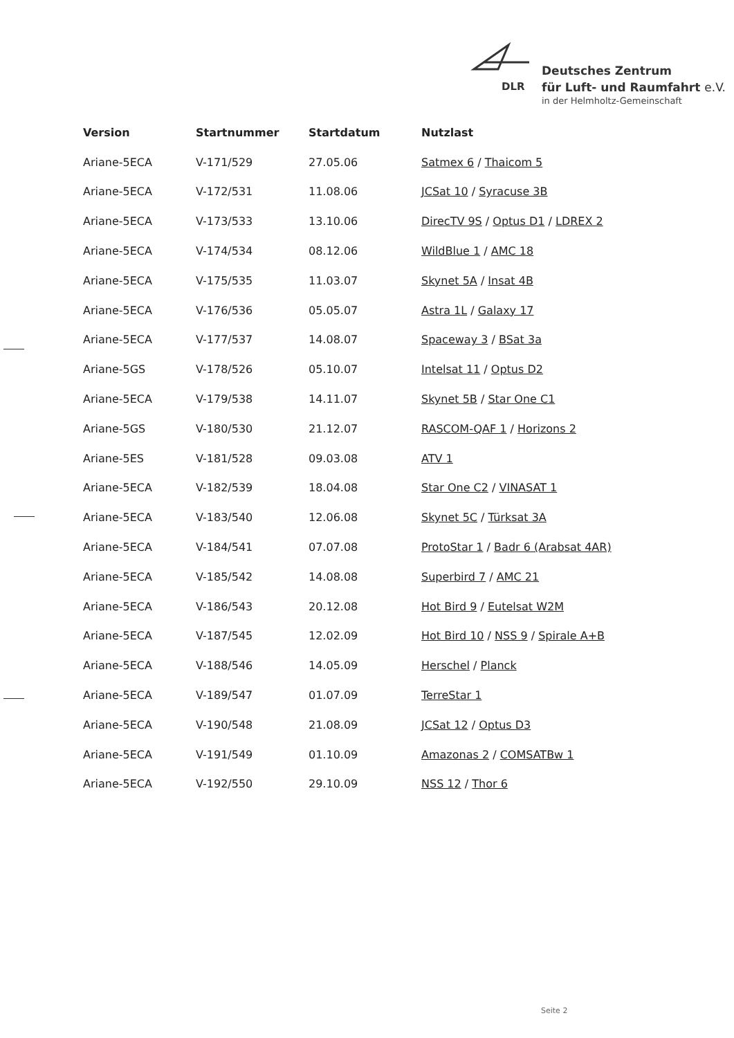DLR
Deutsches Zentrum
für Luft- und Raumfahrt e.V.
in der Helmholtz-Gemeinschaft
| Version | Startnummer | Startdatum | Nutzlast |
| --- | --- | --- | --- |
| Ariane-5ECA | V-171/529 | 27.05.06 | Satmex 6 / Thaicom 5 |
| Ariane-5ECA | V-172/531 | 11.08.06 | JCSat 10 / Syracuse 3B |
| Ariane-5ECA | V-173/533 | 13.10.06 | DirecTV 9S / Optus D1 / LDREX 2 |
| Ariane-5ECA | V-174/534 | 08.12.06 | WildBlue 1 / AMC 18 |
| Ariane-5ECA | V-175/535 | 11.03.07 | Skynet 5A / Insat 4B |
| Ariane-5ECA | V-176/536 | 05.05.07 | Astra 1L / Galaxy 17 |
| Ariane-5ECA | V-177/537 | 14.08.07 | Spaceway 3 / BSat 3a |
| Ariane-5GS | V-178/526 | 05.10.07 | Intelsat 11 / Optus D2 |
| Ariane-5ECA | V-179/538 | 14.11.07 | Skynet 5B / Star One C1 |
| Ariane-5GS | V-180/530 | 21.12.07 | RASCOM-QAF 1 / Horizons 2 |
| Ariane-5ES | V-181/528 | 09.03.08 | ATV 1 |
| Ariane-5ECA | V-182/539 | 18.04.08 | Star One C2 / VINASAT 1 |
| Ariane-5ECA | V-183/540 | 12.06.08 | Skynet 5C / Türksat 3A |
| Ariane-5ECA | V-184/541 | 07.07.08 | ProtoStar 1 / Badr 6 (Arabsat 4AR) |
| Ariane-5ECA | V-185/542 | 14.08.08 | Superbird 7 / AMC 21 |
| Ariane-5ECA | V-186/543 | 20.12.08 | Hot Bird 9 / Eutelsat W2M |
| Ariane-5ECA | V-187/545 | 12.02.09 | Hot Bird 10 / NSS 9 / Spirale A+B |
| Ariane-5ECA | V-188/546 | 14.05.09 | Herschel / Planck |
| Ariane-5ECA | V-189/547 | 01.07.09 | TerreStar 1 |
| Ariane-5ECA | V-190/548 | 21.08.09 | JCSat 12 / Optus D3 |
| Ariane-5ECA | V-191/549 | 01.10.09 | Amazonas 2 / COMSATBw 1 |
| Ariane-5ECA | V-192/550 | 29.10.09 | NSS 12 / Thor 6 |
Seite 2